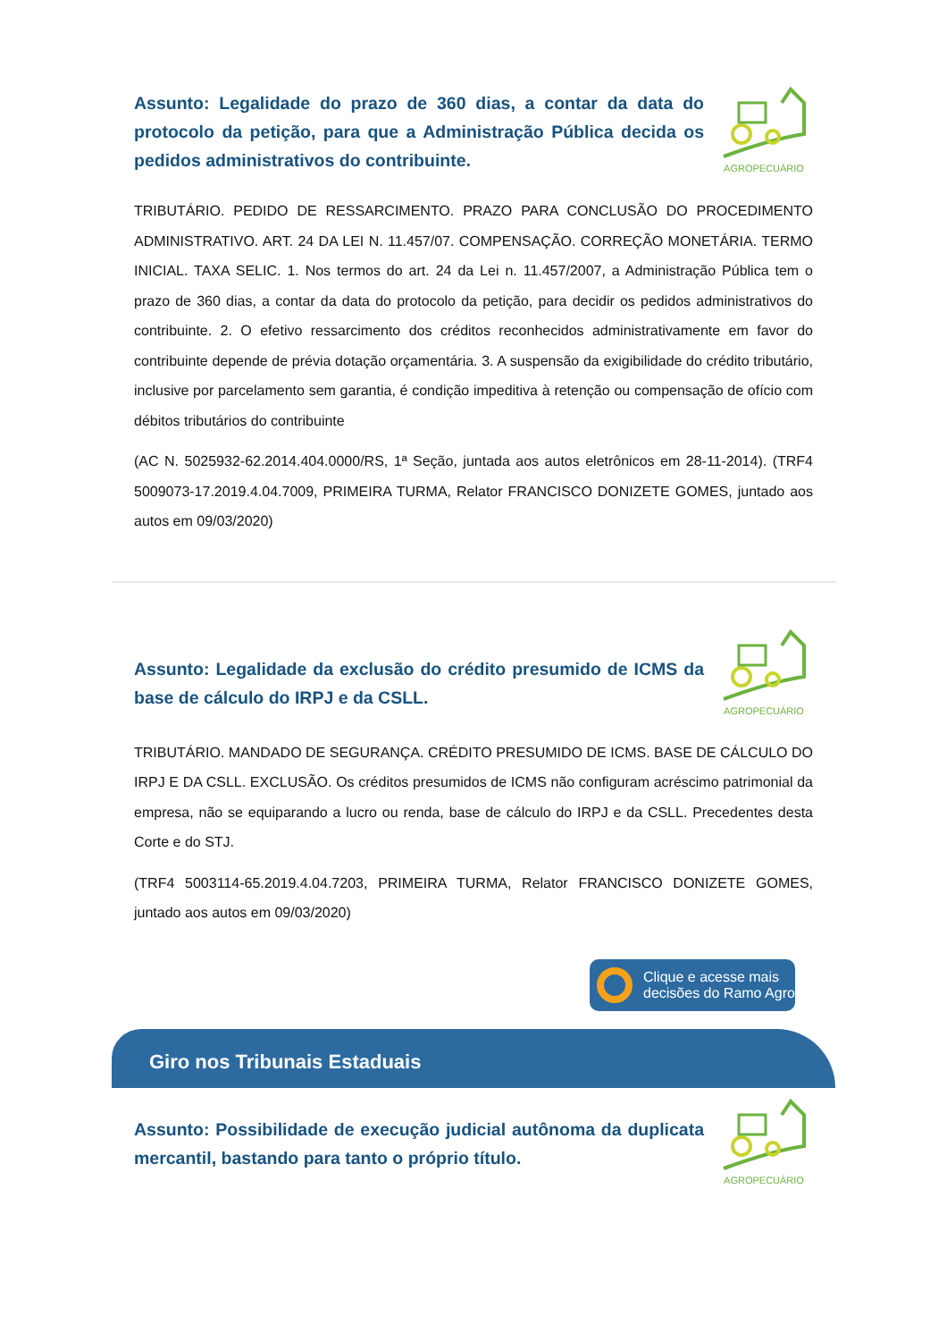Assunto: Legalidade do prazo de 360 dias, a contar da data do protocolo da petição, para que a Administração Pública decida os pedidos administrativos do contribuinte.
AGROPECUÁRIO
TRIBUTÁRIO. PEDIDO DE RESSARCIMENTO. PRAZO PARA CONCLUSÃO DO PROCEDIMENTO ADMINISTRATIVO. ART. 24 DA LEI N. 11.457/07. COMPENSAÇÃO. CORREÇÃO MONETÁRIA. TERMO INICIAL. TAXA SELIC. 1. Nos termos do art. 24 da Lei n. 11.457/2007, a Administração Pública tem o prazo de 360 dias, a contar da data do protocolo da petição, para decidir os pedidos administrativos do contribuinte. 2. O efetivo ressarcimento dos créditos reconhecidos administrativamente em favor do contribuinte depende de prévia dotação orçamentária. 3. A suspensão da exigibilidade do crédito tributário, inclusive por parcelamento sem garantia, é condição impeditiva à retenção ou compensação de ofício com débitos tributários do contribuinte
(AC N. 5025932-62.2014.404.0000/RS, 1ª Seção, juntada aos autos eletrônicos em 28-11-2014). (TRF4 5009073-17.2019.4.04.7009, PRIMEIRA TURMA, Relator FRANCISCO DONIZETE GOMES, juntado aos autos em 09/03/2020)
Assunto: Legalidade da exclusão do crédito presumido de ICMS da base de cálculo do IRPJ e da CSLL.
AGROPECUÁRIO
TRIBUTÁRIO. MANDADO DE SEGURANÇA. CRÉDITO PRESUMIDO DE ICMS. BASE DE CÁLCULO DO IRPJ E DA CSLL. EXCLUSÃO. Os créditos presumidos de ICMS não configuram acréscimo patrimonial da empresa, não se equiparando a lucro ou renda, base de cálculo do IRPJ e da CSLL. Precedentes desta Corte e do STJ.
(TRF4 5003114-65.2019.4.04.7203, PRIMEIRA TURMA, Relator FRANCISCO DONIZETE GOMES, juntado aos autos em 09/03/2020)
Clique e acesse mais
decisões do Ramo Agro
Giro nos Tribunais Estaduais
Assunto: Possibilidade de execução judicial autônoma da duplicata mercantil, bastando para tanto o próprio título.
AGROPECUÁRIO